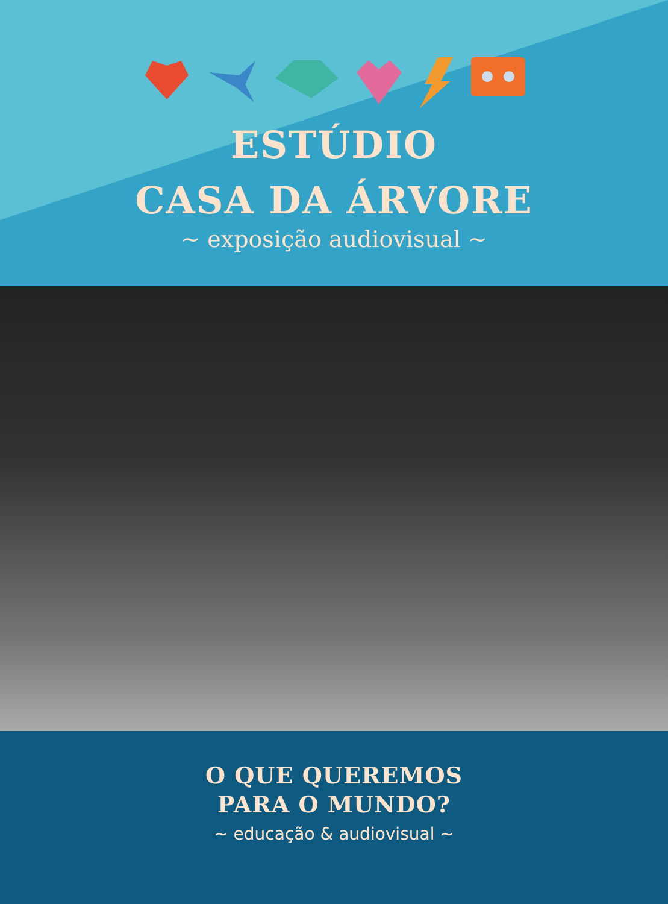ESTÚDIO
CASA DA ÁRVORE
~ exposição audiovisual ~
O QUE QUEREMOS
PARA O MUNDO?
~ educação & audiovisual ~